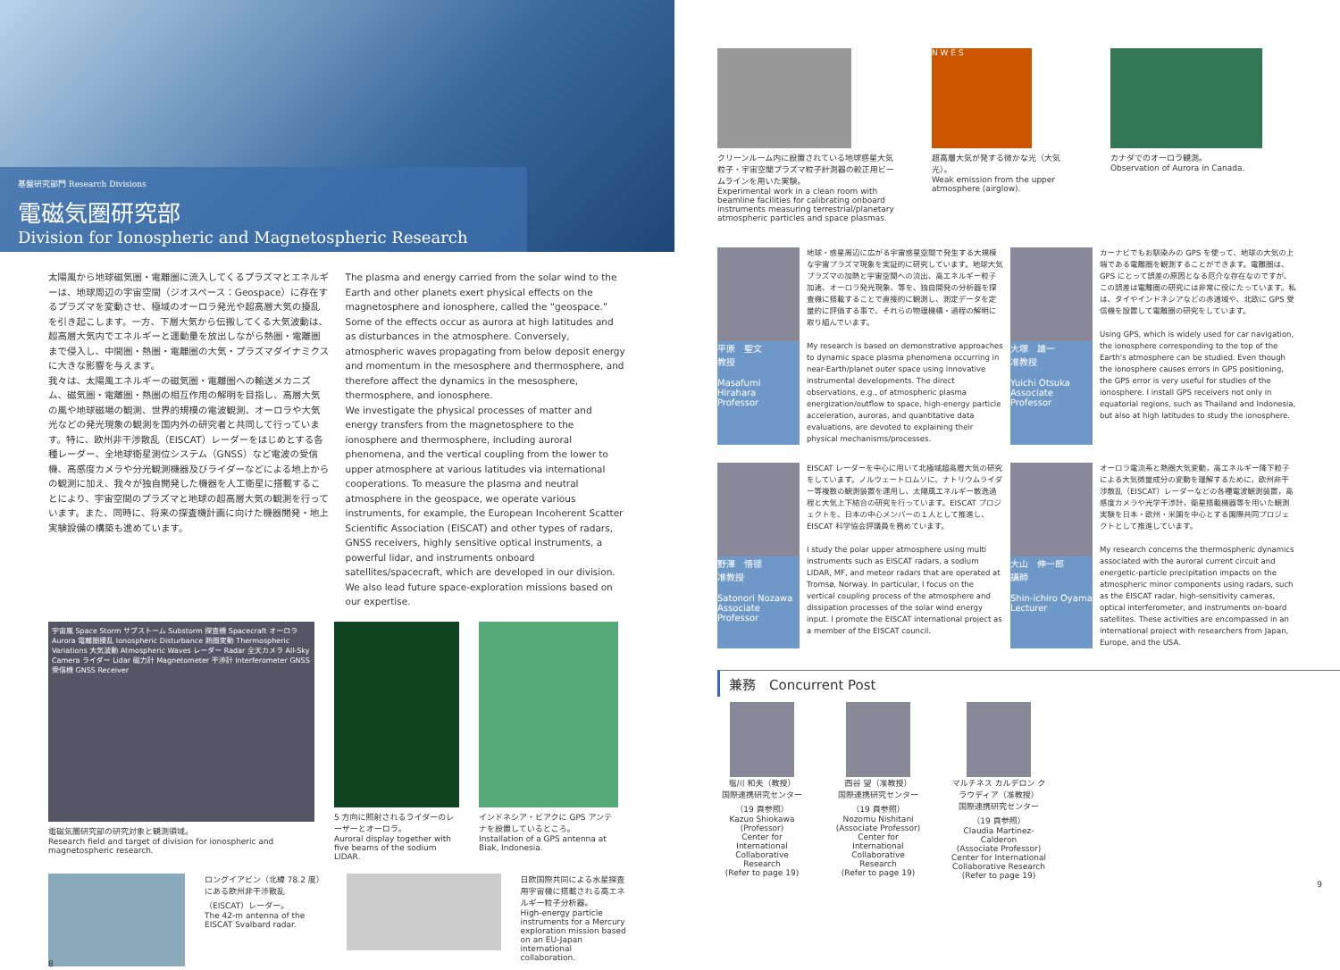基盤研究部門 Research Divisions
電磁気圏研究部
Division for Ionospheric and Magnetospheric Research
太陽風から地球磁気圏・電離圏に流入してくるプラズマとエネルギーは、地球周辺の宇宙空間（ジオスペース：Geospace）に存在するプラズマを変動させ、極域のオーロラ発光や超高層大気の擾乱を引き起こします。一方、下層大気から伝搬してくる大気波動は、超高層大気内でエネルギーと運動量を放出しながら熱圏・電離圏まで侵入し、中間圏・熱圏・電離圏の大気・プラズマダイナミクスに大きな影響を与えます。
我々は、太陽風エネルギーの磁気圏・電離圏への輸送メカニズム、磁気圏・電離圏・熱圏の相互作用の解明を目指し、高層大気の風や地球磁場の観測、世界的規模の電波観測、オーロラや大気光などの発光現象の観測を国内外の研究者と共同して行っています。特に、欧州非干渉散乱（EISCAT）レーダーをはじめとする各種レーダー、全地球衛星測位システム（GNSS）など電波の受信機、高感度カメラや分光観測機器及びライダーなどによる地上からの観測に加え、我々が独自開発した機器を人工衛星に搭載することにより、宇宙空間のプラズマと地球の超高層大気の観測を行っています。また、同時に、将来の探査機計画に向けた機器開発・地上実験設備の構築も進めています。
The plasma and energy carried from the solar wind to the Earth and other planets exert physical effects on the magnetosphere and ionosphere, called the “geospace.” Some of the effects occur as aurora at high latitudes and as disturbances in the atmosphere. Conversely, atmospheric waves propagating from below deposit energy and momentum in the mesosphere and thermosphere, and therefore affect the dynamics in the mesosphere, thermosphere, and ionosphere.
We investigate the physical processes of matter and energy transfers from the magnetosphere to the ionosphere and thermosphere, including auroral phenomena, and the vertical coupling from the lower to upper atmosphere at various latitudes via international cooperations. To measure the plasma and neutral atmosphere in the geospace, we operate various instruments, for example, the European Incoherent Scatter Scientific Association (EISCAT) and other types of radars, GNSS receivers, highly sensitive optical instruments, a powerful lidar, and instruments onboard satellites/spacecraft, which are developed in our division. We also lead future space-exploration missions based on our expertise.
宇宙嵐 Space Storm サブストーム Substorm 探査機 Spacecraft オーロラ Aurora 電離圏擾乱 Ionospheric Disturbance 熱圏変動 Thermospheric Variations 大気波動 Atmospheric Waves レーダー Radar 全天カメラ All-Sky Camera ライダー Lidar 磁力計 Magnetometer 干渉計 Interferometer GNSS受信機 GNSS Receiver
電磁気圏研究部の研究対象と観測領域。
Research field and target of division for ionospheric and magnetospheric research.
5 方向に照射されるライダーのレーザーとオーロラ。
Auroral display together with five beams of the sodium LIDAR.
インドネシア・ビアクに GPS アンテナを設置しているところ。
Installation of a GPS antenna at Biak, Indonesia.
ロングイアビン（北緯 78.2 度）にある欧州非干渉散乱（EISCAT）レーダー。
The 42-m antenna of the EISCAT Svalbard radar.
日欧国際共同による水星探査用宇宙機に搭載される高エネルギー粒子分析器。
High-energy particle instruments for a Mercury exploration mission based on an EU-Japan international collaboration.
8
クリーンルーム内に設置されている地球惑星大気粒子・宇宙空間プラズマ粒子計測器の較正用ビームラインを用いた実験。
Experimental work in a clean room with beamline facilities for calibrating onboard instruments measuring terrestrial/planetary atmospheric particles and space plasmas.
N W E S
超高層大気が発する微かな光（大気光）。
Weak emission from the upper atmosphere (airglow).
カナダでのオーロラ観測。
Observation of Aurora in Canada.
平原　聖文
教授
Masafumi Hirahara
Professor
地球・惑星周辺に広がる宇宙惑星空間で発生する大規模な宇宙プラズマ現象を実証的に研究しています。地球大気プラズマの加熱と宇宙空間への流出、高エネルギー粒子加速、オーロラ発光現象、等を、独自開発の分析器を探査機に搭載することで直接的に観測し、測定データを定量的に評価する事で、それらの物理機構・過程の解明に取り組んでいます。
My research is based on demonstrative approaches to dynamic space plasma phenomena occurring in near-Earth/planet outer space using innovative instrumental developments. The direct observations, e.g., of atmospheric plasma energization/outflow to space, high-energy particle acceleration, auroras, and quantitative data evaluations, are devoted to explaining their physical mechanisms/processes.
大塚　雄一
准教授
Yuichi Otsuka
Associate Professor
カーナビでもお馴染みの GPS を使って、地球の大気の上端である電離圏を観測することができます。電離圏は、GPS にとって誤差の原因となる厄介な存在なのですが、この誤差は電離圏の研究には非常に役にたっています。私は、タイやインドネシアなどの赤道域や、北欧に GPS 受信機を設置して電離圏の研究をしています。
Using GPS, which is widely used for car navigation, the ionosphere corresponding to the top of the Earth's atmosphere can be studied. Even though the ionosphere causes errors in GPS positioning, the GPS error is very useful for studies of the ionosphere. I install GPS receivers not only in equatorial regions, such as Thailand and Indonesia, but also at high latitudes to study the ionosphere.
野澤　悟德
准教授
Satonori Nozawa
Associate Professor
EISCAT レーダーを中心に用いて北極域超高層大気の研究をしています。ノルウェートロムソに、ナトリウムライダー等複数の観測装置を運用し、太陽風エネルギー散逸過程と大気上下結合の研究を行っています。EISCAT プロジェクトを、日本の中心メンバーの１人として推進し、EISCAT 科学協会評議員を務めています。
I study the polar upper atmosphere using multi instruments such as EISCAT radars, a sodium LIDAR, MF, and meteor radars that are operated at Tromsø, Norway. In particular, I focus on the vertical coupling process of the atmosphere and dissipation processes of the solar wind energy input. I promote the EISCAT international project as a member of the EISCAT council.
大山　伸一郎
講師
Shin-ichiro Oyama
Lecturer
オーロラ電流系と熱圏大気変動，高エネルギー降下粒子による大気微量成分の変動を理解するために，欧州非干渉散乱（EISCAT）レーダーなどの各種電波観測装置，高感度カメラや光学干渉計，衛星搭載機器等を用いた観測実験を日本・欧州・米国を中心とする国際共同プロジェクトとして推進しています。
My research concerns the thermospheric dynamics associated with the auroral current circuit and energetic-particle precipitation impacts on the atmospheric minor components using radars, such as the EISCAT radar, high-sensitivity cameras, optical interferometer, and instruments on-board satellites. These activities are encompassed in an international project with researchers from Japan, Europe, and the USA.
兼務　Concurrent Post
塩川 和夫（教授）
国際連携研究センター
（19 頁参照）
Kazuo Shiokawa
(Professor)
Center for International Collaborative Research
(Refer to page 19)
西谷 望（准教授）
国際連携研究センター
（19 頁参照）
Nozomu Nishitani
(Associate Professor)
Center for International Collaborative Research
(Refer to page 19)
マルチネス カルデロン クラウディア（准教授）
国際連携研究センター
（19 頁参照）
Claudia Martinez-Calderon
(Associate Professor)
Center for International Collaborative Research
(Refer to page 19)
9